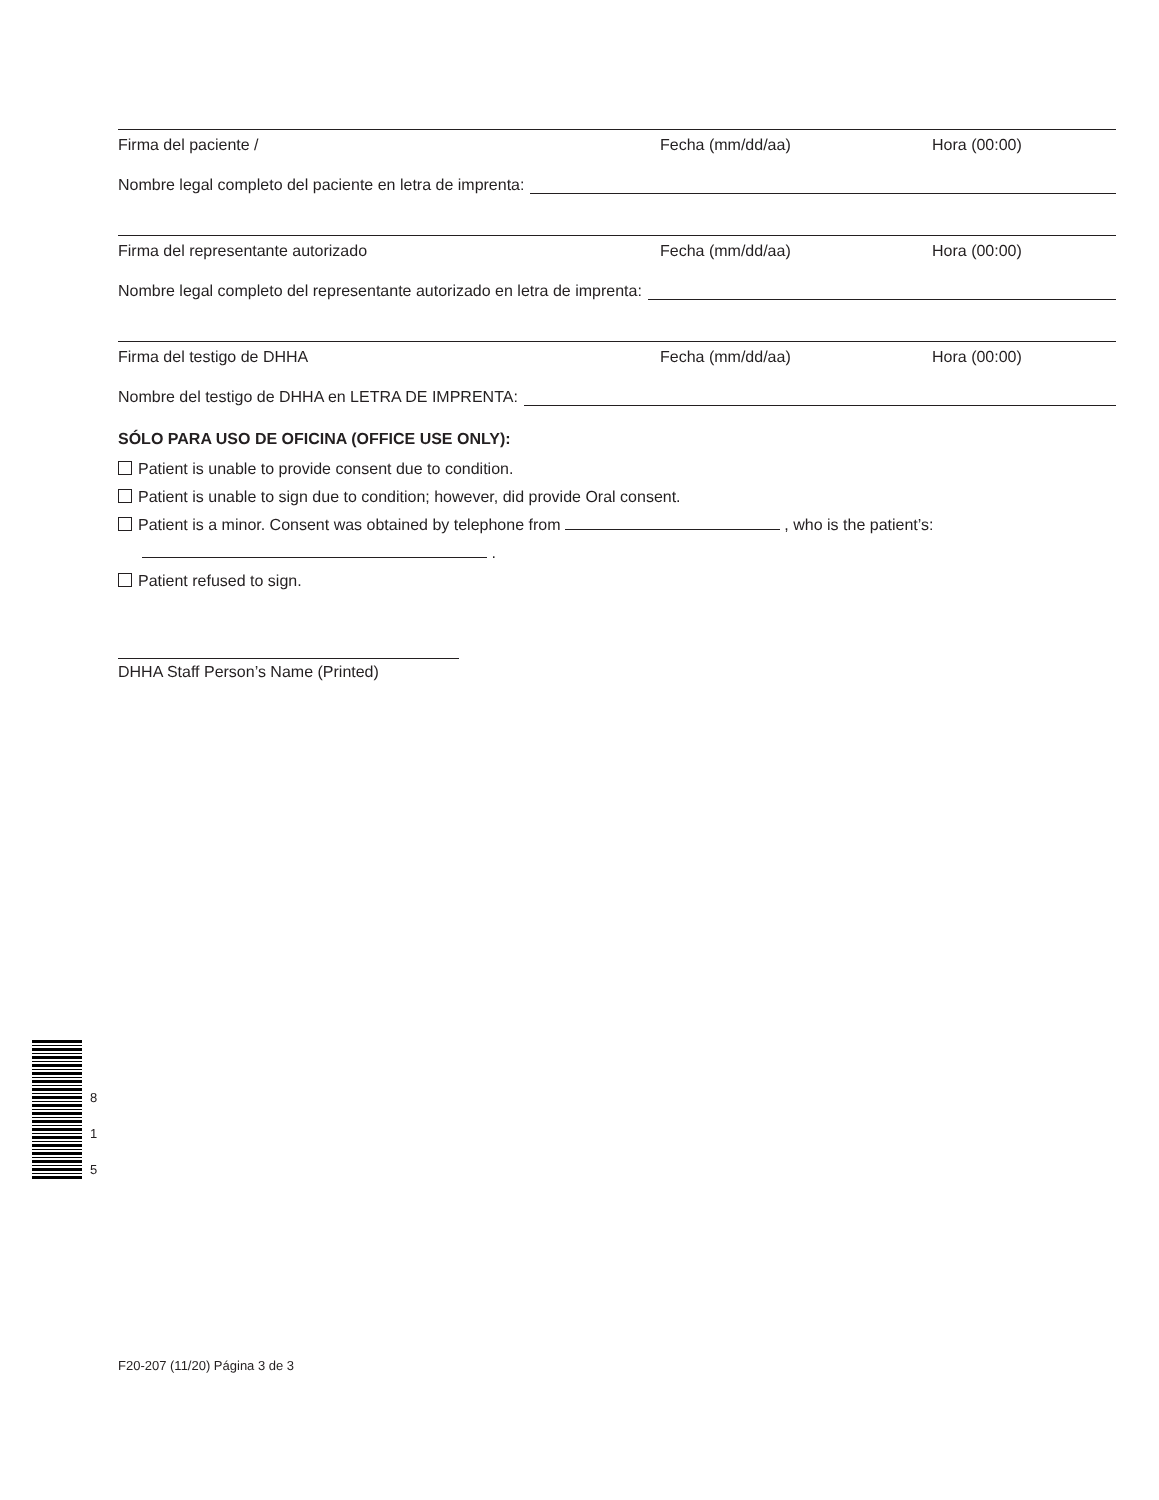Firma del paciente / Fecha (mm/dd/aa) Hora (00:00)
Nombre legal completo del paciente en letra de imprenta:
Firma del representante autorizado Fecha (mm/dd/aa) Hora (00:00)
Nombre legal completo del representante autorizado en letra de imprenta:
Firma del testigo de DHHA Fecha (mm/dd/aa) Hora (00:00)
Nombre del testigo de DHHA en LETRA DE IMPRENTA:
SÓLO PARA USO DE OFICINA (OFFICE USE ONLY):
Patient is unable to provide consent due to condition.
Patient is unable to sign due to condition; however, did provide Oral consent.
Patient is a minor. Consent was obtained by telephone from , who is the patient’s:
.
Patient refused to sign.
DHHA Staff Person’s Name (Printed)
8
1
5
F20-207 (11/20) Página 3 de 3